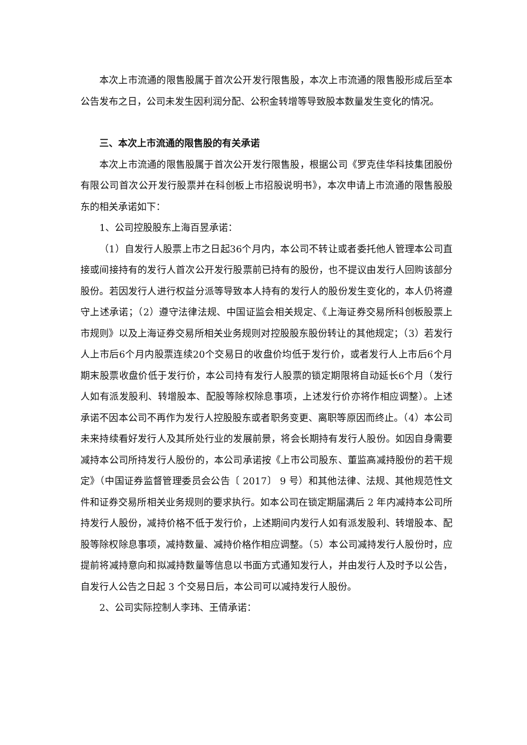本次上市流通的限售股属于首次公开发行限售股，本次上市流通的限售股形成后至本公告发布之日，公司未发生因利润分配、公积金转增等导致股本数量发生变化的情况。
三、本次上市流通的限售股的有关承诺
本次上市流通的限售股属于首次公开发行限售股，根据公司《罗克佳华科技集团股份有限公司首次公开发行股票并在科创板上市招股说明书》，本次申请上市流通的限售股股东的相关承诺如下：
1、公司控股股东上海百昱承诺：
（1）自发行人股票上市之日起36个月内，本公司不转让或者委托他人管理本公司直接或间接持有的发行人首次公开发行股票前已持有的股份，也不提议由发行人回购该部分股份。若因发行人进行权益分派等导致本人持有的发行人的股份发生变化的，本人仍将遵守上述承诺；（2）遵守法律法规、中国证监会相关规定、《上海证券交易所科创板股票上市规则》以及上海证券交易所相关业务规则对控股股东股份转让的其他规定；（3）若发行人上市后6个月内股票连续20个交易日的收盘价均低于发行价，或者发行人上市后6个月期末股票收盘价低于发行价，本公司持有发行人股票的锁定期限将自动延长6个月（发行人如有派发股利、转增股本、配股等除权除息事项，上述发行价亦将作相应调整）。上述承诺不因本公司不再作为发行人控股股东或者职务变更、离职等原因而终止。（4）本公司未来持续看好发行人及其所处行业的发展前景，将会长期持有发行人股份。如因自身需要减持本公司所持发行人股份的，本公司承诺按《上市公司股东、董监高减持股份的若干规定》（中国证券监督管理委员会公告〔 2017〕 9 号）和其他法律、法规、其他规范性文件和证券交易所相关业务规则的要求执行。如本公司在锁定期届满后 2 年内减持本公司所持发行人股份，减持价格不低于发行价，上述期间内发行人如有派发股利、转增股本、配股等除权除息事项，减持数量、减持价格作相应调整。（5）本公司减持发行人股份时，应提前将减持意向和拟减持数量等信息以书面方式通知发行人，并由发行人及时予以公告，自发行人公告之日起 3 个交易日后，本公司可以减持发行人股份。
2、公司实际控制人李玮、王倩承诺：